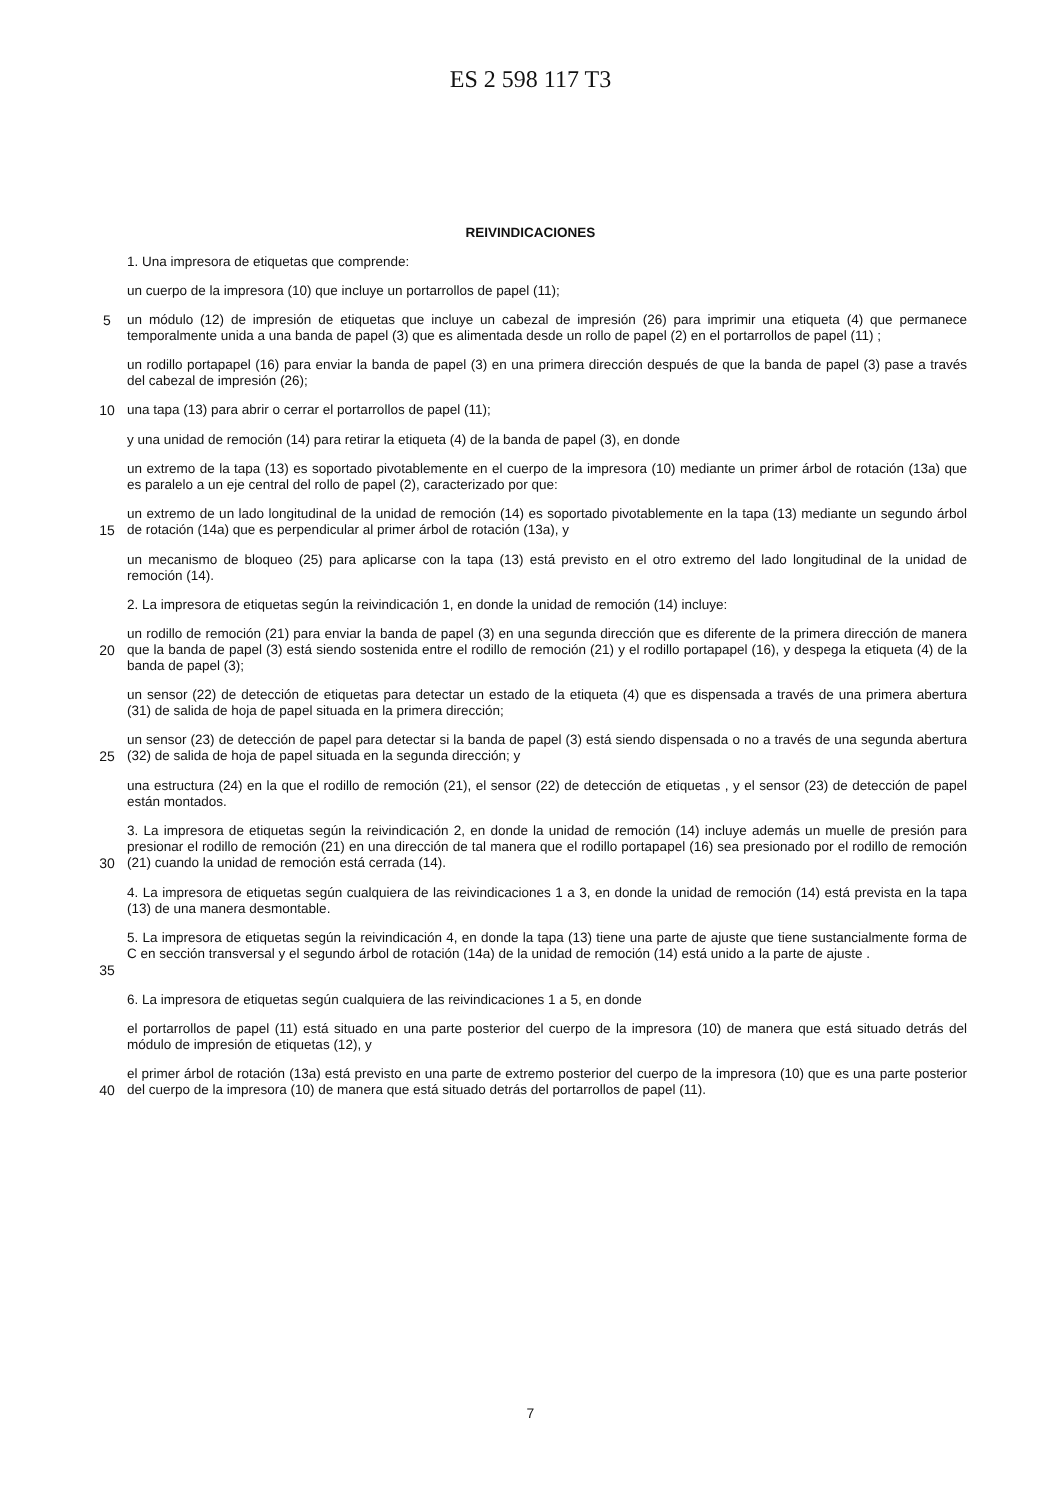ES 2 598 117 T3
REIVINDICACIONES
1. Una impresora de etiquetas que comprende:
un cuerpo de la impresora (10) que incluye un portarrollos de papel (11);
5 un módulo (12) de impresión de etiquetas que incluye un cabezal de impresión (26) para imprimir una etiqueta (4) que permanece temporalmente unida a una banda de papel (3) que es alimentada desde un rollo de papel (2) en el portarrollos de papel (11) ;
un rodillo portapapel (16) para enviar la banda de papel (3) en una primera dirección después de que la banda de papel (3) pase a través del cabezal de impresión (26);
10 una tapa (13) para abrir o cerrar el portarrollos de papel (11);
y una unidad de remoción (14) para retirar la etiqueta (4) de la banda de papel (3), en donde
un extremo de la tapa (13) es soportado pivotablemente en el cuerpo de la impresora (10) mediante un primer árbol de rotación (13a) que es paralelo a un eje central del rollo de papel (2), caracterizado por que:
15 un extremo de un lado longitudinal de la unidad de remoción (14) es soportado pivotablemente en la tapa (13) mediante un segundo árbol de rotación (14a) que es perpendicular al primer árbol de rotación (13a), y
un mecanismo de bloqueo (25) para aplicarse con la tapa (13) está previsto en el otro extremo del lado longitudinal de la unidad de remoción (14).
2. La impresora de etiquetas según la reivindicación 1, en donde la unidad de remoción (14) incluye:
20 un rodillo de remoción (21) para enviar la banda de papel (3) en una segunda dirección que es diferente de la primera dirección de manera que la banda de papel (3) está siendo sostenida entre el rodillo de remoción (21) y el rodillo portapapel (16), y despega la etiqueta (4) de la banda de papel (3);
un sensor (22) de detección de etiquetas para detectar un estado de la etiqueta (4) que es dispensada a través de una primera abertura (31) de salida de hoja de papel situada en la primera dirección;
25 un sensor (23) de detección de papel para detectar si la banda de papel (3) está siendo dispensada o no a través de una segunda abertura (32) de salida de hoja de papel situada en la segunda dirección; y
una estructura (24) en la que el rodillo de remoción (21), el sensor (22) de detección de etiquetas , y el sensor (23) de detección de papel están montados.
30 3. La impresora de etiquetas según la reivindicación 2, en donde la unidad de remoción (14) incluye además un muelle de presión para presionar el rodillo de remoción (21) en una dirección de tal manera que el rodillo portapapel (16) sea presionado por el rodillo de remoción (21) cuando la unidad de remoción está cerrada (14).
4. La impresora de etiquetas según cualquiera de las reivindicaciones 1 a 3, en donde la unidad de remoción (14) está prevista en la tapa (13) de una manera desmontable.
35 5. La impresora de etiquetas según la reivindicación 4, en donde la tapa (13) tiene una parte de ajuste que tiene sustancialmente forma de C en sección transversal y el segundo árbol de rotación (14a) de la unidad de remoción (14) está unido a la parte de ajuste .
6. La impresora de etiquetas según cualquiera de las reivindicaciones 1 a 5, en donde
el portarrollos de papel (11) está situado en una parte posterior del cuerpo de la impresora (10) de manera que está situado detrás del módulo de impresión de etiquetas (12), y
40 el primer árbol de rotación (13a) está previsto en una parte de extremo posterior del cuerpo de la impresora (10) que es una parte posterior del cuerpo de la impresora (10) de manera que está situado detrás del portarrollos de papel (11).
7